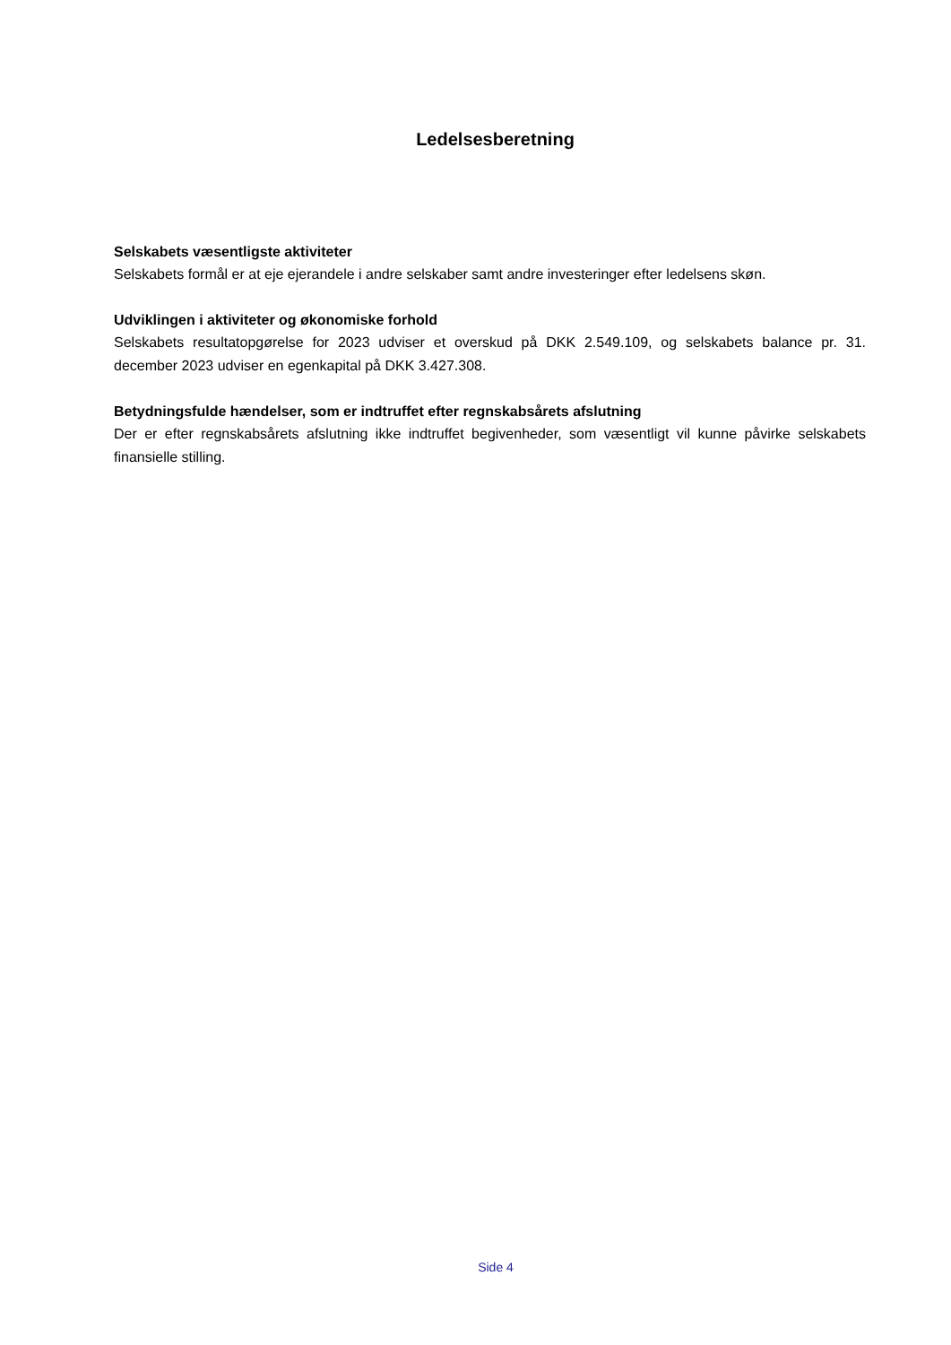Ledelsesberetning
Selskabets væsentligste aktiviteter
Selskabets formål er at eje ejerandele i andre selskaber samt andre investeringer efter ledelsens skøn.
Udviklingen i aktiviteter og økonomiske forhold
Selskabets resultatopgørelse for 2023 udviser et overskud på DKK 2.549.109, og selskabets balance pr. 31. december 2023 udviser en egenkapital på DKK 3.427.308.
Betydningsfulde hændelser, som er indtruffet efter regnskabsårets afslutning
Der er efter regnskabsårets afslutning ikke indtruffet begivenheder, som væsentligt vil kunne påvirke selskabets finansielle stilling.
Side 4